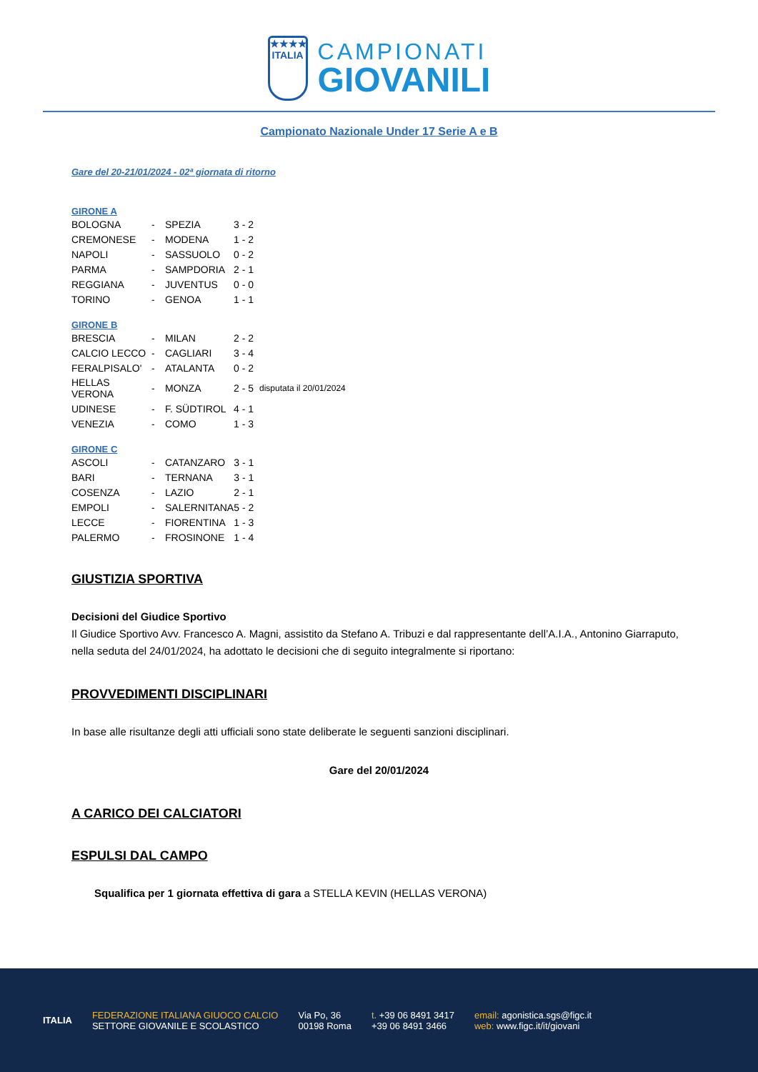★★★★
ITALIA
CAMPIONATI
GIOVANILI
Campionato Nazionale Under 17 Serie A e B
Gare del 20-21/01/2024 - 02ª giornata di ritorno
GIRONE A
| BOLOGNA | - | SPEZIA | 3 - 2 |
| CREMONESE | - | MODENA | 1 - 2 |
| NAPOLI | - | SASSUOLO | 0 - 2 |
| PARMA | - | SAMPDORIA | 2 - 1 |
| REGGIANA | - | JUVENTUS | 0 - 0 |
| TORINO | - | GENOA | 1 - 1 |
GIRONE B
| BRESCIA | - | MILAN | 2 - 2 | |
| CALCIO LECCO | - | CAGLIARI | 3 - 4 | |
| FERALPISALO' | - | ATALANTA | 0 - 2 | |
| HELLAS VERONA | - | MONZA | 2 - 5 | disputata il 20/01/2024 |
| UDINESE | - | F. SÜDTIROL | 4 - 1 | |
| VENEZIA | - | COMO | 1 - 3 | |
GIRONE C
| ASCOLI | - | CATANZARO | 3 - 1 |
| BARI | - | TERNANA | 3 - 1 |
| COSENZA | - | LAZIO | 2 - 1 |
| EMPOLI | - | SALERNITANA | 5 - 2 |
| LECCE | - | FIORENTINA | 1 - 3 |
| PALERMO | - | FROSINONE | 1 - 4 |
GIUSTIZIA SPORTIVA
Decisioni del Giudice Sportivo
Il Giudice Sportivo Avv. Francesco A. Magni, assistito da Stefano A. Tribuzi e dal rappresentante dell’A.I.A., Antonino Giarraputo, nella seduta del 24/01/2024, ha adottato le decisioni che di seguito integralmente si riportano:
PROVVEDIMENTI DISCIPLINARI
In base alle risultanze degli atti ufficiali sono state deliberate le seguenti sanzioni disciplinari.
Gare del 20/01/2024
A CARICO DEI CALCIATORI
ESPULSI DAL CAMPO
Squalifica per 1 giornata effettiva di gara a STELLA KEVIN (HELLAS VERONA)
ITALIA
FEDERAZIONE ITALIANA GIUOCO CALCIO
SETTORE GIOVANILE E SCOLASTICO
Via Po, 36
00198 Roma
t. +39 06 8491 3417
+39 06 8491 3466
email: agonistica.sgs@figc.it
web: www.figc.it/it/giovani